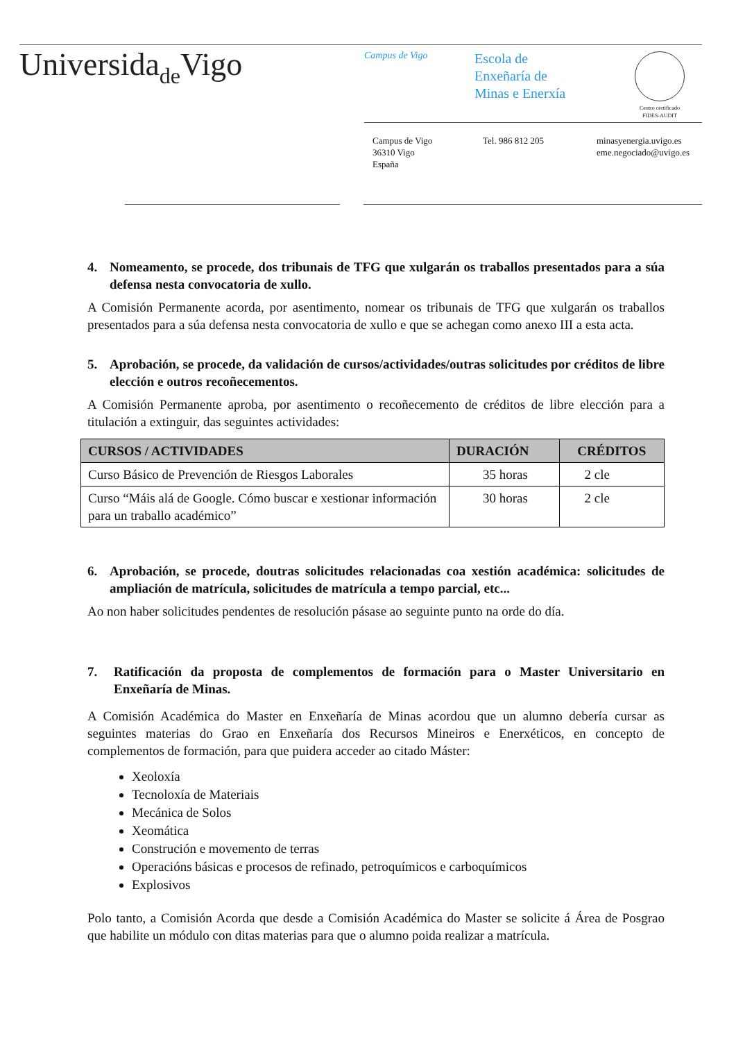Universidade Vigo Campus de Vigo
Escola de
Enxeñaría de
Minas e Enerxía
Centro certificado
FIDES-AUDIT
Campus de Vigo
36310 Vigo
España
Tel. 986 812 205
minasyenergia.uvigo.es
eme.negociado@uvigo.es
4. Nomeamento, se procede, dos tribunais de TFG que xulgarán os traballos presentados para a súa defensa nesta convocatoria de xullo.
A Comisión Permanente acorda, por asentimento, nomear os tribunais de TFG que xulgarán os traballos presentados para a súa defensa nesta convocatoria de xullo e que se achegan como anexo III a esta acta.
5. Aprobación, se procede, da validación de cursos/actividades/outras solicitudes por créditos de libre elección e outros recoñecementos.
A Comisión Permanente aproba, por asentimento o recoñecemento de créditos de libre elección para a titulación a extinguir, das seguintes actividades:
| CURSOS / ACTIVIDADES | DURACIÓN | CRÉDITOS |
| --- | --- | --- |
| Curso Básico de Prevención de Riesgos Laborales | 35 horas | 2 cle |
| Curso “Máis alá de Google. Cómo buscar e xestionar información para un traballo académico” | 30 horas | 2 cle |
6. Aprobación, se procede, doutras solicitudes relacionadas coa xestión académica: solicitudes de ampliación de matrícula, solicitudes de matrícula a tempo parcial, etc...
Ao non haber solicitudes pendentes de resolución pásase ao seguinte punto na orde do día.
7. Ratificación da proposta de complementos de formación para o Master Universitario en Enxeñaría de Minas.
A Comisión Académica do Master en Enxeñaría de Minas acordou que un alumno debería cursar as seguintes materias do Grao en Enxeñaría dos Recursos Mineiros e Enerxéticos, en concepto de complementos de formación, para que puidera acceder ao citado Máster:
Xeoloxía
Tecnoloxía de Materiais
Mecánica de Solos
Xeomática
Construción e movemento de terras
Operacións básicas e procesos de refinado, petroquímicos e carboquímicos
Explosivos
Polo tanto, a Comisión Acorda que desde a Comisión Académica do Master se solicite á Área de Posgrao que habilite un módulo con ditas materias para que o alumno poida realizar a matrícula.